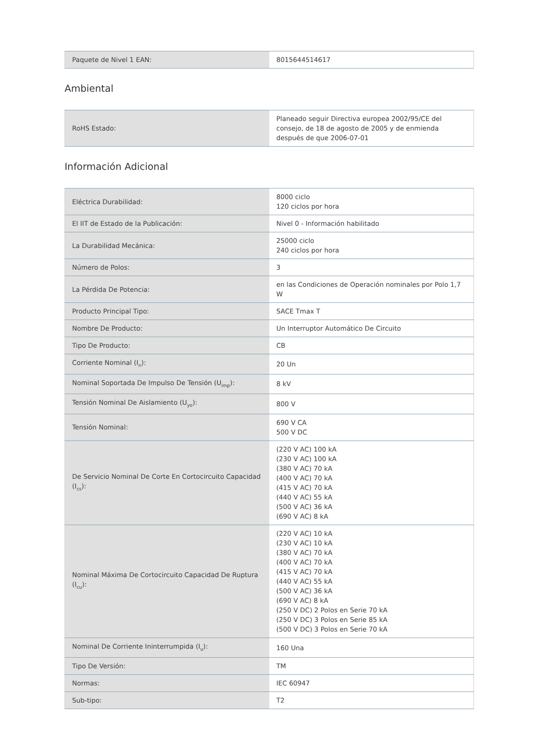| Paquete de Nivel 1 EAN: | 8015644514617 |
Ambiental
| RoHS Estado: | Planeado seguir Directiva europea 2002/95/CE del consejo, de 18 de agosto de 2005 y de enmienda después de que 2006-07-01 |
Información Adicional
| Eléctrica Durabilidad: | 8000 ciclo 120 ciclos por hora |
| El IIT de Estado de la Publicación: | Nivel 0 - Información habilitado |
| La Durabilidad Mecánica: | 25000 ciclo 240 ciclos por hora |
| Número de Polos: | 3 |
| La Pérdida De Potencia: | en las Condiciones de Operación nominales por Polo 1,7 W |
| Producto Principal Tipo: | SACE Tmax T |
| Nombre De Producto: | Un Interruptor Automático De Circuito |
| Tipo De Producto: | CB |
| Corriente Nominal (I<sub>n</sub>): | 20 Un |
| Nominal Soportada De Impulso De Tensión (U<sub>imp</sub>): | 8 kV |
| Tensión Nominal De Aislamiento (U<sub>yo</sub>): | 800 V |
| Tensión Nominal: | 690 V CA 500 V DC |
| De Servicio Nominal De Corte En Cortocircuito Capacidad (I<sub>cs</sub>): | (220 V AC) 100 kA (230 V AC) 100 kA (380 V AC) 70 kA (400 V AC) 70 kA (415 V AC) 70 kA (440 V AC) 55 kA (500 V AC) 36 kA (690 V AC) 8 kA |
| Nominal Máxima De Cortocircuito Capacidad De Ruptura (I<sub>cu</sub>): | (220 V AC) 10 kA (230 V AC) 10 kA (380 V AC) 70 kA (400 V AC) 70 kA (415 V AC) 70 kA (440 V AC) 55 kA (500 V AC) 36 kA (690 V AC) 8 kA (250 V DC) 2 Polos en Serie 70 kA (250 V DC) 3 Polos en Serie 85 kA (500 V DC) 3 Polos en Serie 70 kA |
| Nominal De Corriente Ininterrumpida (I<sub>u</sub>): | 160 Una |
| Tipo De Versión: | TM |
| Normas: | IEC 60947 |
| Sub-tipo: | T2 |